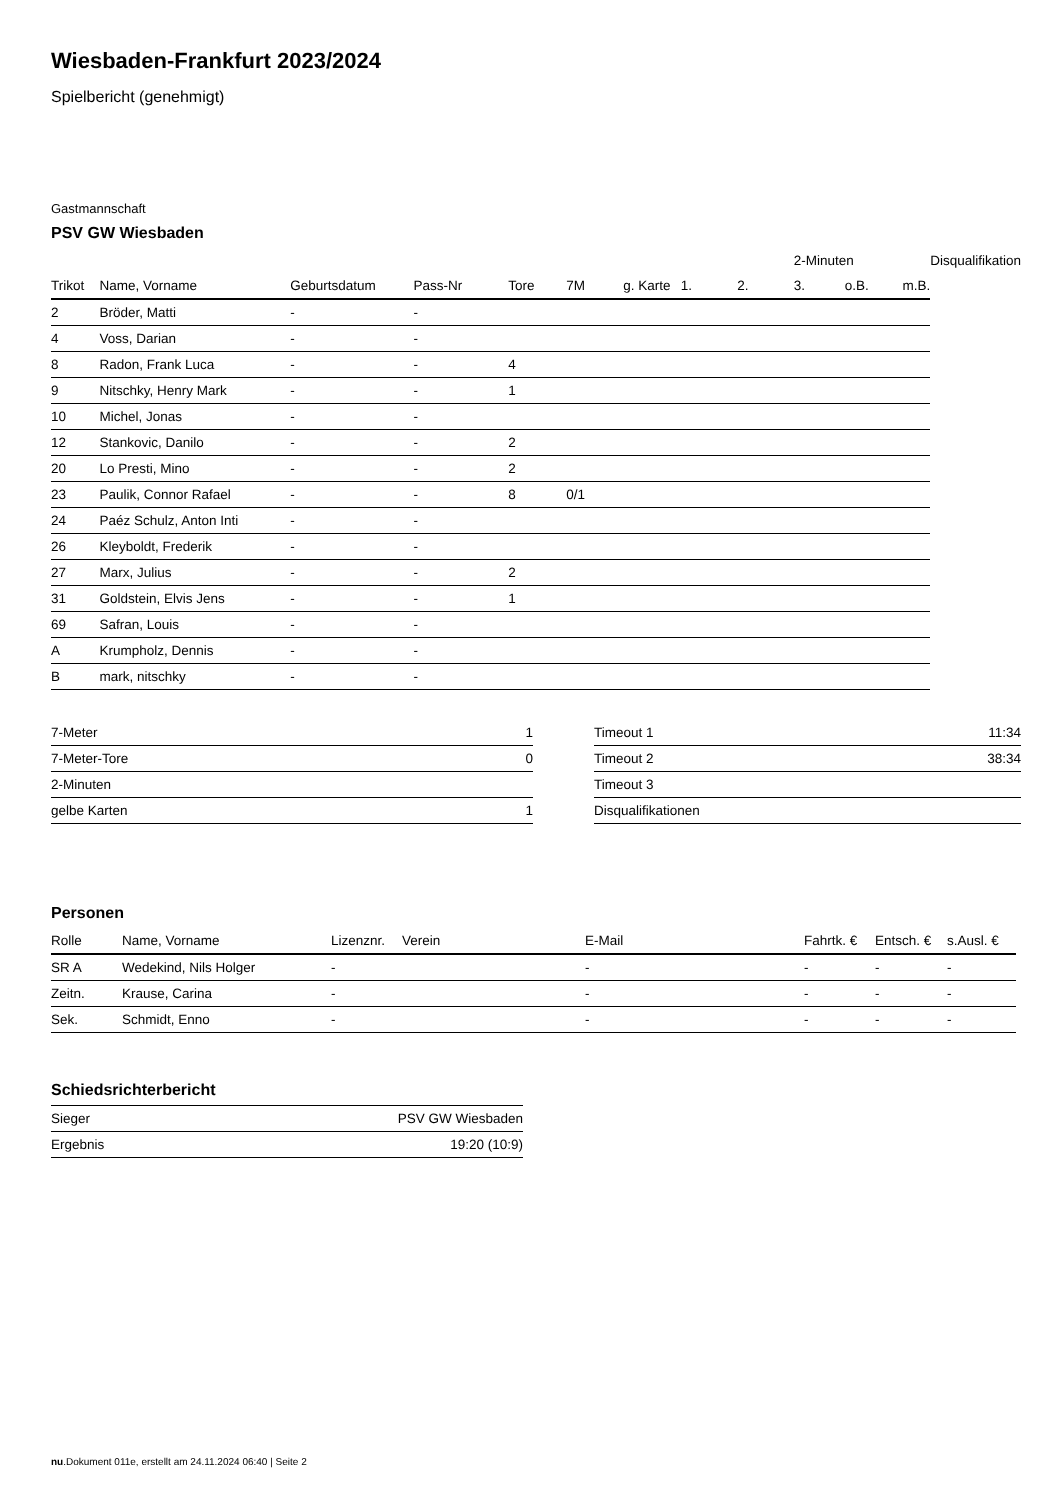Wiesbaden-Frankfurt 2023/2024
Spielbericht (genehmigt)
Gastmannschaft
PSV GW Wiesbaden
| | | | | | | | | | 2-Minuten | | | Disqualifikation |
| --- | --- | --- | --- | --- | --- | --- | --- | --- | --- | --- | --- | --- |
| Trikot | Name, Vorname | Geburtsdatum | Pass-Nr | Tore | 7M | g. Karte | 1. | 2. | 3. | o.B. | m.B. | |
| 2 | Bröder, Matti | - | - | | | | | | | | | |
| 4 | Voss, Darian | - | - | | | | | | | | | |
| 8 | Radon, Frank Luca | - | - | 4 | | | | | | | | |
| 9 | Nitschky, Henry Mark | - | - | 1 | | | | | | | | |
| 10 | Michel, Jonas | - | - | | | | | | | | | |
| 12 | Stankovic, Danilo | - | - | 2 | | | | | | | | |
| 20 | Lo Presti, Mino | - | - | 2 | | | | | | | | |
| 23 | Paulik, Connor Rafael | - | - | 8 | 0/1 | | | | | | | |
| 24 | Paéz Schulz, Anton Inti | - | - | | | | | | | | | |
| 26 | Kleyboldt, Frederik | - | - | | | | | | | | | |
| 27 | Marx, Julius | - | - | 2 | | | | | | | | |
| 31 | Goldstein, Elvis Jens | - | - | 1 | | | | | | | | |
| 69 | Safran, Louis | - | - | | | | | | | | | |
| A | Krumpholz, Dennis | - | - | | | | | | | | | |
| B | mark, nitschky | - | - | | | | | | | | | |
| 7-Meter | 1 |
| 7-Meter-Tore | 0 |
| 2-Minuten | |
| gelbe Karten | 1 |
| Timeout 1 | 11:34 |
| Timeout 2 | 38:34 |
| Timeout 3 | |
| Disqualifikationen | |
Personen
| Rolle | Name, Vorname | Lizenznr. | Verein | E-Mail | Fahrtk. € | Entsch. € | s.Ausl. € |
| --- | --- | --- | --- | --- | --- | --- | --- |
| SR A | Wedekind, Nils Holger | - | | - | - | - | - |
| Zeitn. | Krause, Carina | - | | - | - | - | - |
| Sek. | Schmidt, Enno | - | | - | - | - | - |
Schiedsrichterbericht
| Sieger | PSV GW Wiesbaden |
| Ergebnis | 19:20 (10:9) |
nu.Dokument 011e, erstellt am 24.11.2024 06:40 | Seite 2